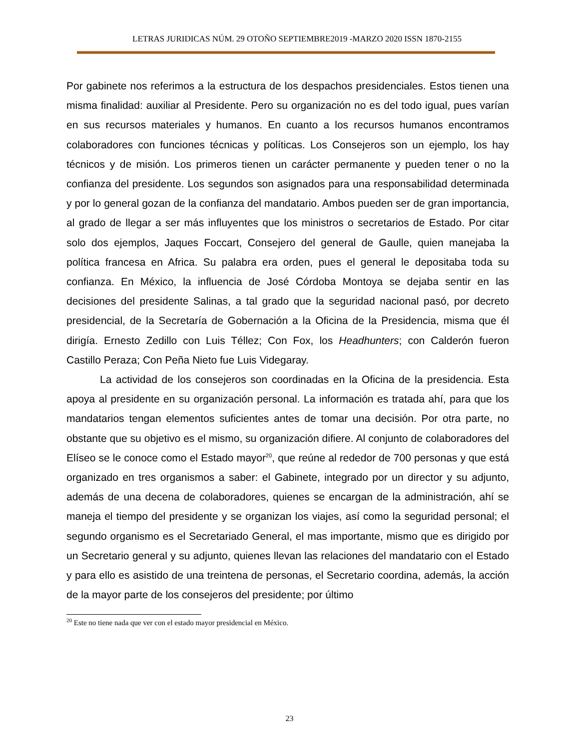LETRAS JURIDICAS NÚM. 29 OTOÑO SEPTIEMBRE2019 -MARZO 2020 ISSN 1870-2155
Por gabinete nos referimos a la estructura de los despachos presidenciales. Estos tienen una misma finalidad: auxiliar al Presidente. Pero su organización no es del todo igual, pues varían en sus recursos materiales y humanos. En cuanto a los recursos humanos encontramos colaboradores con funciones técnicas y políticas. Los Consejeros son un ejemplo, los hay técnicos y de misión. Los primeros tienen un carácter permanente y pueden tener o no la confianza del presidente. Los segundos son asignados para una responsabilidad determinada y por lo general gozan de la confianza del mandatario. Ambos pueden ser de gran importancia, al grado de llegar a ser más influyentes que los ministros o secretarios de Estado. Por citar solo dos ejemplos, Jaques Foccart, Consejero del general de Gaulle, quien manejaba la política francesa en Africa. Su palabra era orden, pues el general le depositaba toda su confianza. En México, la influencia de José Córdoba Montoya se dejaba sentir en las decisiones del presidente Salinas, a tal grado que la seguridad nacional pasó, por decreto presidencial, de la Secretaría de Gobernación a la Oficina de la Presidencia, misma que él dirigía. Ernesto Zedillo con Luis Téllez; Con Fox, los Headhunters; con Calderón fueron Castillo Peraza; Con Peña Nieto fue Luis Videgaray.
La actividad de los consejeros son coordinadas en la Oficina de la presidencia. Esta apoya al presidente en su organización personal. La información es tratada ahí, para que los mandatarios tengan elementos suficientes antes de tomar una decisión. Por otra parte, no obstante que su objetivo es el mismo, su organización difiere. Al conjunto de colaboradores del Elíseo se le conoce como el Estado mayor<sup>20</sup>, que reúne al rededor de 700 personas y que está organizado en tres organismos a saber: el Gabinete, integrado por un director y su adjunto, además de una decena de colaboradores, quienes se encargan de la administración, ahí se maneja el tiempo del presidente y se organizan los viajes, así como la seguridad personal; el segundo organismo es el Secretariado General, el mas importante, mismo que es dirigido por un Secretario general y su adjunto, quienes llevan las relaciones del mandatario con el Estado y para ello es asistido de una treintena de personas, el Secretario coordina, además, la acción de la mayor parte de los consejeros del presidente; por último
<sup>20</sup> Este no tiene nada que ver con el estado mayor presidencial en México.
23